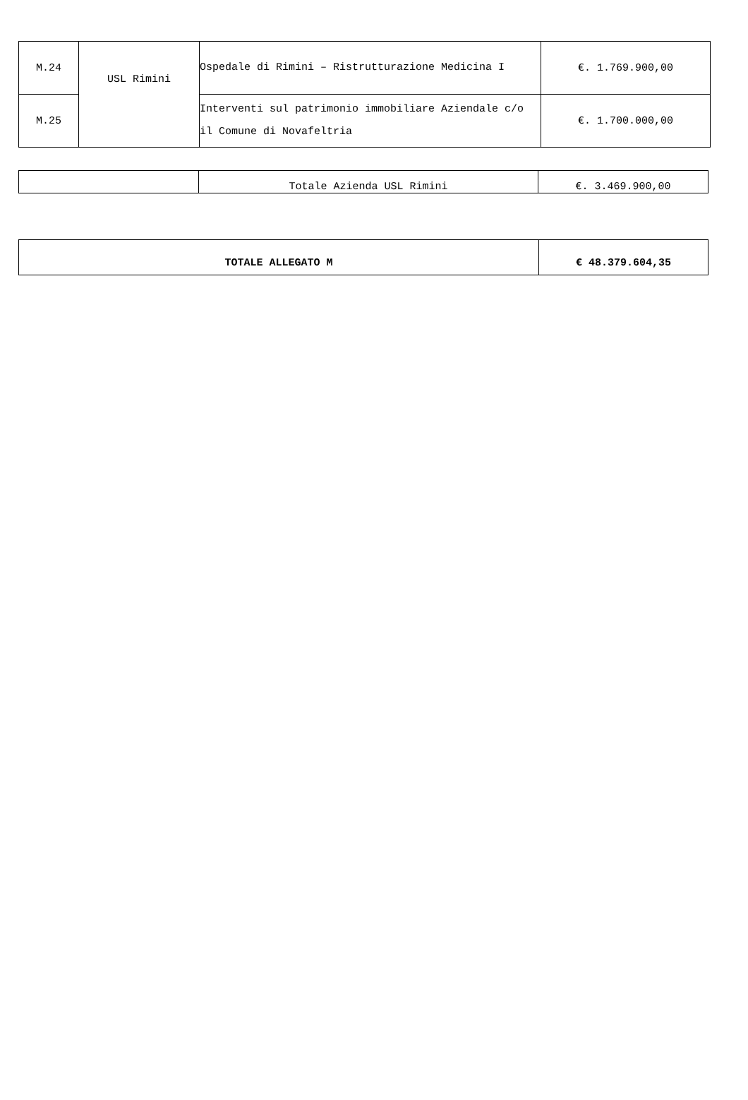| M.24 | USL Rimini | Ospedale di Rimini – Ristrutturazione Medicina I | €. 1.769.900,00 |
| M.25 | | Interventi sul patrimonio immobiliare Aziendale c/o il Comune di Novafeltria | €. 1.700.000,00 |
| | Totale Azienda USL Rimini | €. 3.469.900,00 |
| TOTALE ALLEGATO M | € 48.379.604,35 |